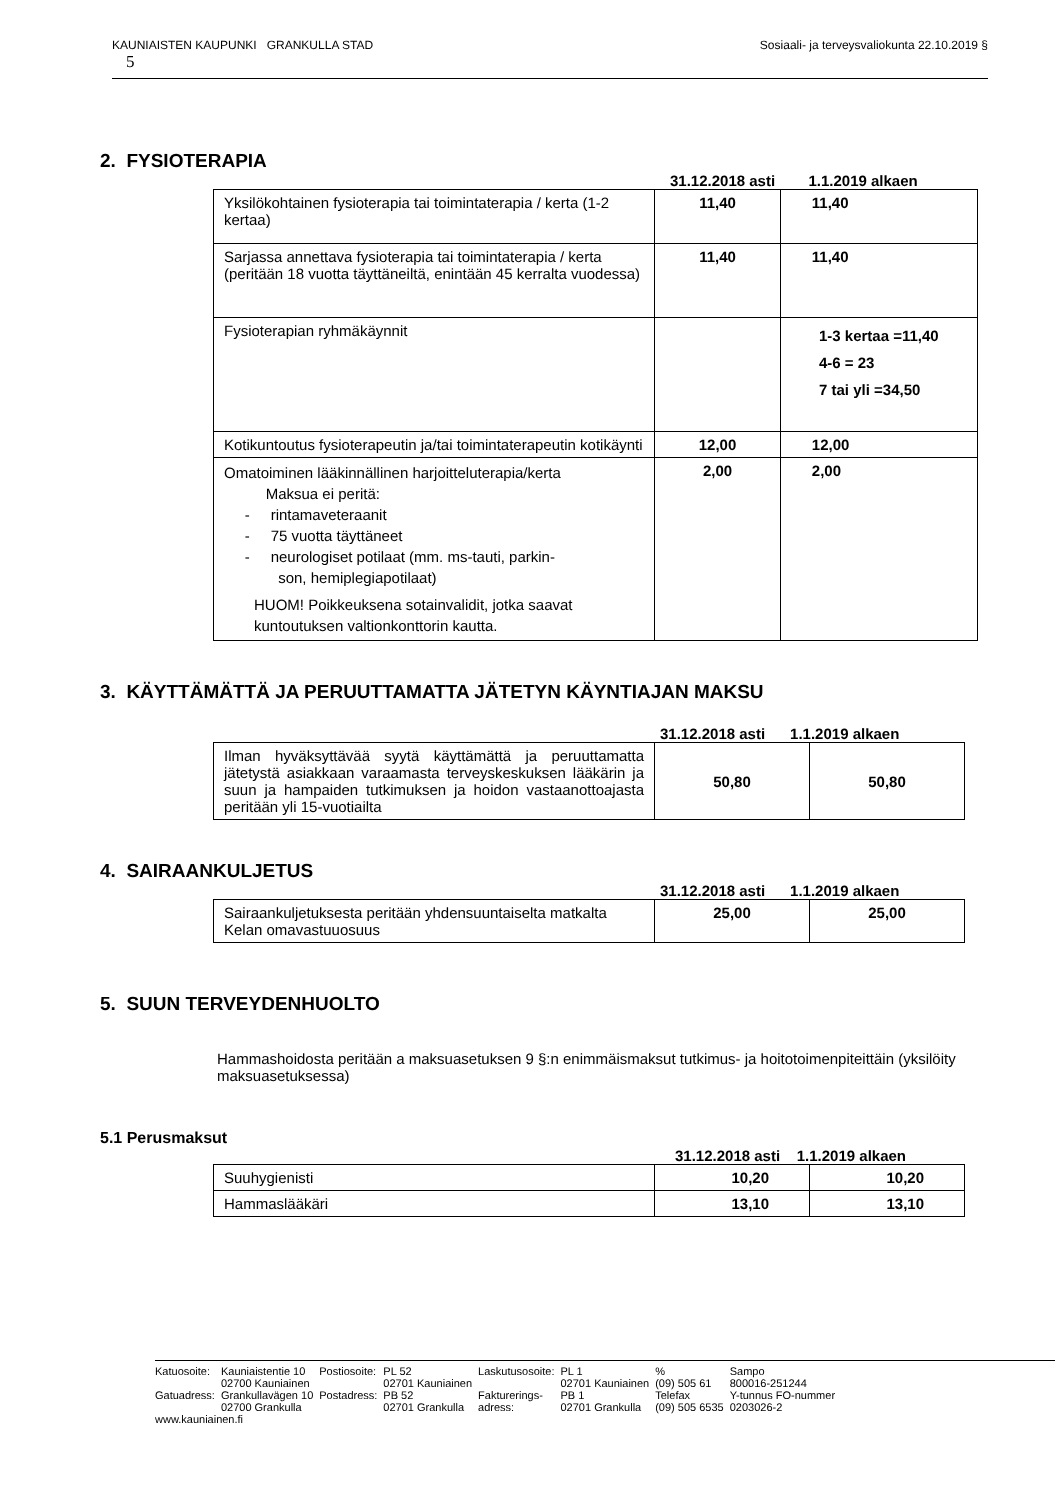Sosiaali- ja terveysvaliokunta 22.10.2019 § KAUNIAISTEN KAUPUNKI GRANKULLA STAD
5
2. FYSIOTERAPIA
31.12.2018 asti 1.1.2019 alkaen
| Yksilökohtainen fysioterapia tai toimintaterapia / kerta (1-2 kertaa) | 11,40 | 11,40 |
| Sarjassa annettava fysioterapia tai toimintaterapia / kerta (peritään 18 vuotta täyttäneiltä, enintään 45 kerralta vuodessa) | 11,40 | 11,40 |
| Fysioterapian ryhmäkäynnit | | 1-3 kertaa =11,40 4-6 = 23 7 tai yli =34,50 |
| Kotikuntoutus fysioterapeutin ja/tai toimintaterapeutin kotikäynti | 12,00 | 12,00 |
| Omatoiminen lääkinnällinen harjoitteluterapia/kerta Maksua ei peritä: - rintamaveteraanit - 75 vuotta täyttäneet - neurologiset potilaat (mm. ms-tauti, parkin- son, hemiplegiapotilaat) HUOM! Poikkeuksena sotainvalidit, jotka saavat kuntoutuksen valtionkonttorin kautta. | 2,00 | 2,00 |
3. KÄYTTÄMÄTTÄ JA PERUUTTAMATTA JÄTETYN KÄYNTIAJAN MAKSU
31.12.2018 asti 1.1.2019 alkaen
| Ilman hyväksyttävää syytä käyttämättä ja peruuttamatta jätetystä asiakkaan varaamasta terveyskeskuksen lääkärin ja suun ja hampaiden tutkimuksen ja hoidon vastaanottoajasta peritään yli 15-vuotiailta | 50,80 | 50,80 |
4. SAIRAANKULJETUS
31.12.2018 asti 1.1.2019 alkaen
| Sairaankuljetuksesta peritään yhdensuuntaiselta matkalta Kelan omavastuuosuus | 25,00 | 25,00 |
5. SUUN TERVEYDENHUOLTO
Hammashoidosta peritään a maksuasetuksen 9 §:n enimmäismaksut tutkimus- ja hoitotoimenpiteittäin (yksilöity maksuasetuksessa)
5.1 Perusmaksut
31.12.2018 asti 1.1.2019 alkaen
| Suuhygienisti | 10,20 | 10,20 |
| Hammaslääkäri | 13,10 | 13,10 |
| Katuosoite: | Kauniaistentie 10 | Postiosoite: | PL 52 | Laskutusosoite: | PL 1 | % | Sampo |
| | 02700 Kauniainen | | 02701 Kauniainen | | 02701 Kauniainen | (09) 505 61 | 800016-251244 |
| Gatuadress: | Grankullavägen 10 | Postadress: | PB 52 | Fakturerings- | PB 1 | Telefax | Y-tunnus FO-nummer |
| | 02700 Grankulla | | 02701 Grankulla | adress: | 02701 Grankulla | (09) 505 6535 | 0203026-2 |
| www.kauniainen.fi | | | | | | | |